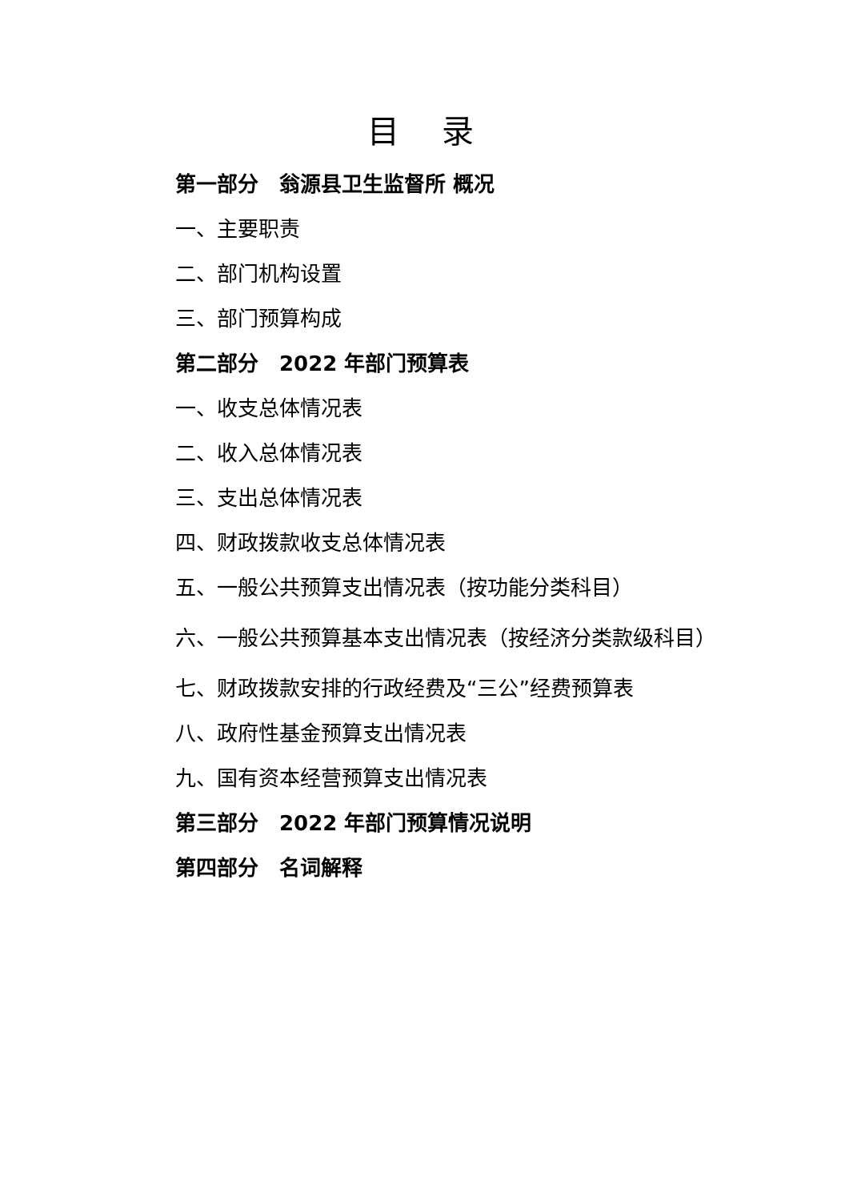目 录
第一部分　翁源县卫生监督所 概况
一、主要职责
二、部门机构设置
三、部门预算构成
第二部分　2022 年部门预算表
一、收支总体情况表
二、收入总体情况表
三、支出总体情况表
四、财政拨款收支总体情况表
五、一般公共预算支出情况表（按功能分类科目）
六、一般公共预算基本支出情况表（按经济分类款级科目）
七、财政拨款安排的行政经费及“三公”经费预算表
八、政府性基金预算支出情况表
九、国有资本经营预算支出情况表
第三部分　2022 年部门预算情况说明
第四部分　名词解释